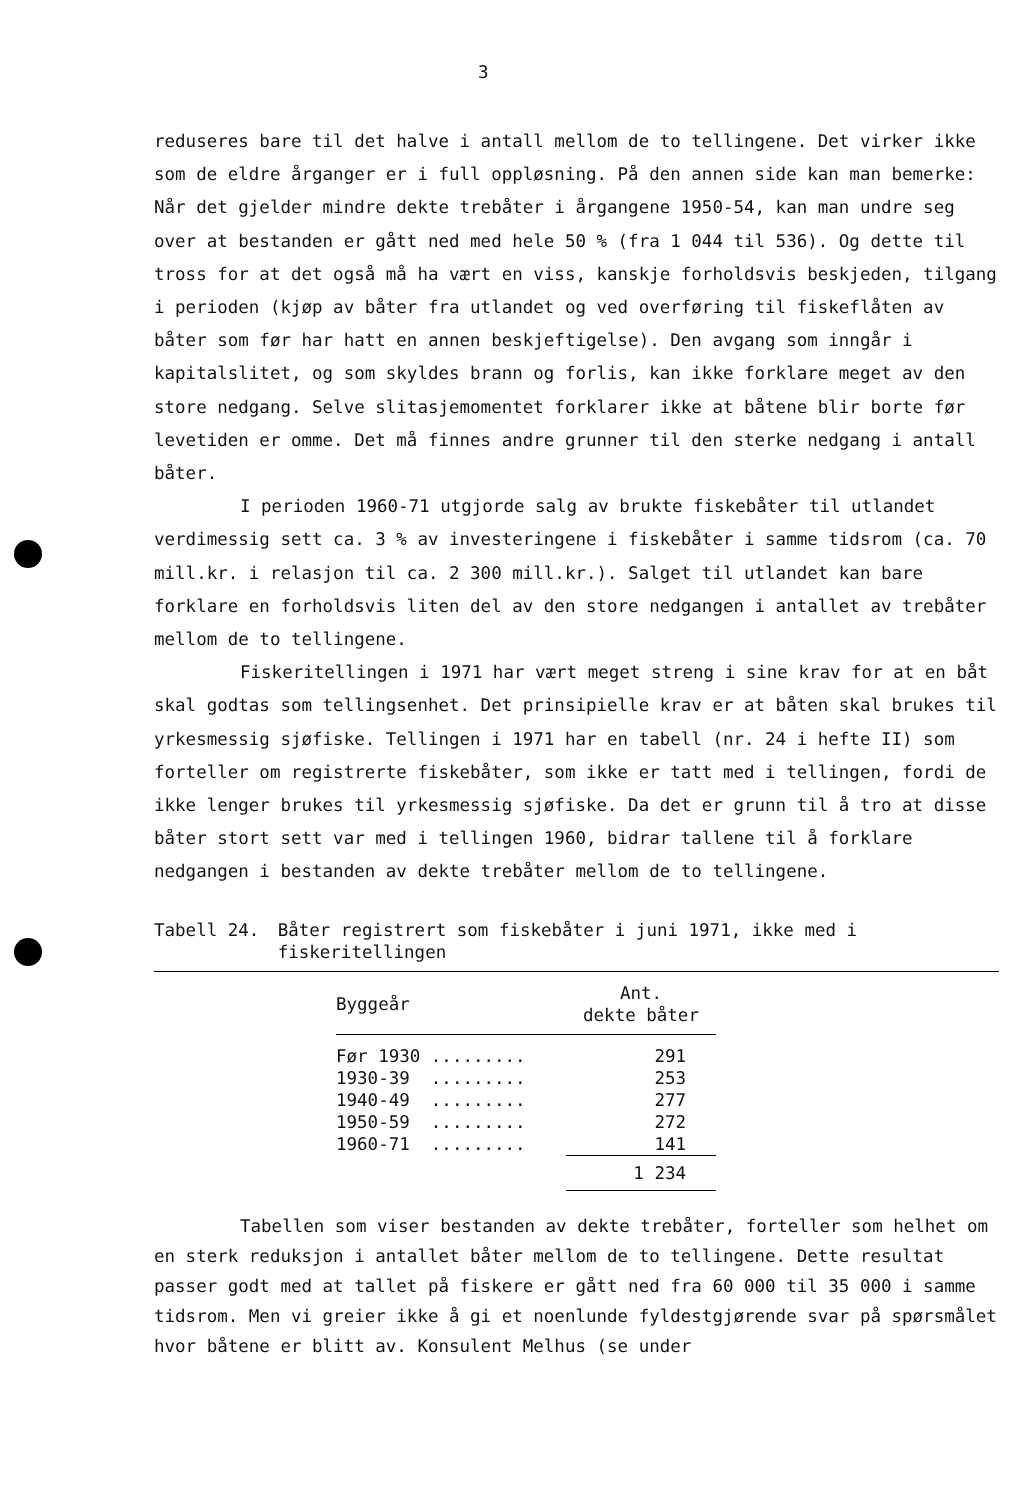3
reduseres bare til det halve i antall mellom de to tellingene. Det virker ikke som de eldre årganger er i full oppløsning. På den annen side kan man bemerke: Når det gjelder mindre dekte trebåter i årgangene 1950-54, kan man undre seg over at bestanden er gått ned med hele 50 % (fra 1 044 til 536). Og dette til tross for at det også må ha vært en viss, kanskje forholdsvis beskjeden, tilgang i perioden (kjøp av båter fra utlandet og ved overføring til fiskeflåten av båter som før har hatt en annen beskjeftigelse). Den avgang som inngår i kapitalslitet, og som skyldes brann og forlis, kan ikke forklare meget av den store nedgang. Selve slitasjemomentet forklarer ikke at båtene blir borte før levetiden er omme. Det må finnes andre grunner til den sterke nedgang i antall båter.
I perioden 1960-71 utgjorde salg av brukte fiskebåter til utlandet verdimessig sett ca. 3 % av investeringene i fiskebåter i samme tidsrom (ca. 70 mill.kr. i relasjon til ca. 2 300 mill.kr.). Salget til utlandet kan bare forklare en forholdsvis liten del av den store nedgangen i antallet av trebåter mellom de to tellingene.
Fiskeritellingen i 1971 har vært meget streng i sine krav for at en båt skal godtas som tellingsenhet. Det prinsipielle krav er at båten skal brukes til yrkesmessig sjøfiske. Tellingen i 1971 har en tabell (nr. 24 i hefte II) som forteller om registrerte fiskebåter, som ikke er tatt med i tellingen, fordi de ikke lenger brukes til yrkesmessig sjøfiske. Da det er grunn til å tro at disse båter stort sett var med i tellingen 1960, bidrar tallene til å forklare nedgangen i bestanden av dekte trebåter mellom de to tellingene.
Tabell 24. Båter registrert som fiskebåter i juni 1971, ikke med i fiskeritellingen
| Byggeår | Ant. dekte båter |
| --- | --- |
| Før 1930 ......... | 291 |
| 1930-39 ......... | 253 |
| 1940-49 ......... | 277 |
| 1950-59 ......... | 272 |
| 1960-71 ......... | 141 |
| | 1 234 |
Tabellen som viser bestanden av dekte trebåter, forteller som helhet om en sterk reduksjon i antallet båter mellom de to tellingene. Dette resultat passer godt med at tallet på fiskere er gått ned fra 60 000 til 35 000 i samme tidsrom. Men vi greier ikke å gi et noenlunde fyldestgjørende svar på spørsmålet hvor båtene er blitt av. Konsulent Melhus (se under